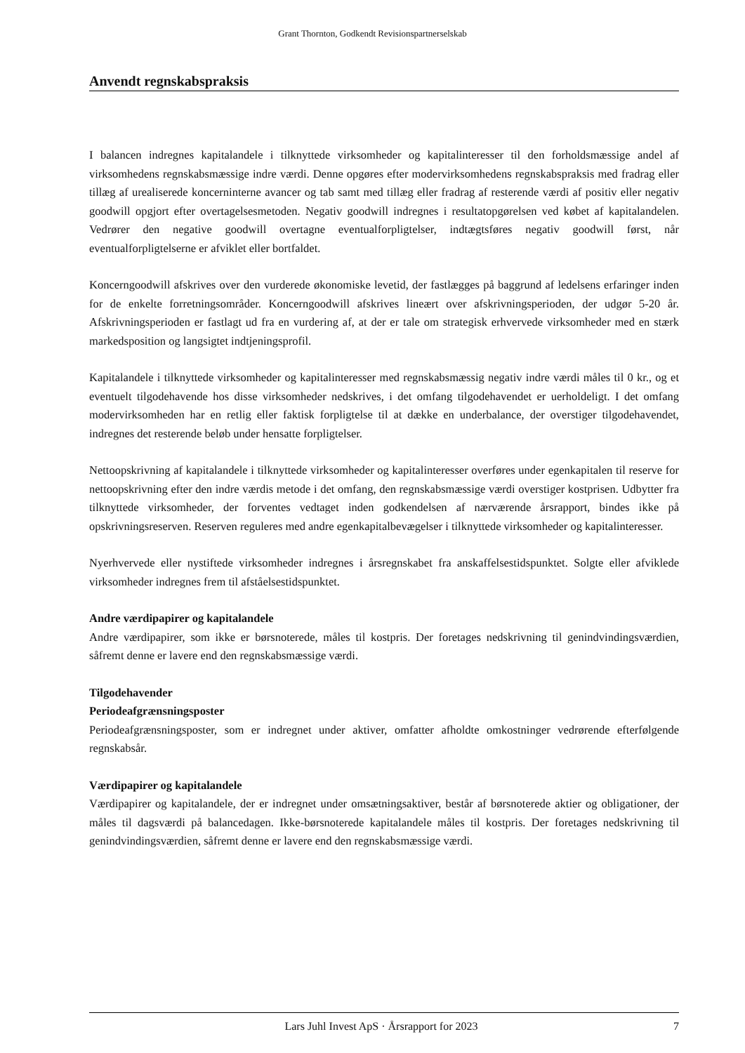Grant Thornton, Godkendt Revisionspartnerselskab
Anvendt regnskabspraksis
I balancen indregnes kapitalandele i tilknyttede virksomheder og kapitalinteresser til den forholdsmæssige andel af virksomhedens regnskabsmæssige indre værdi. Denne opgøres efter modervirksomhedens regnskabspraksis med fradrag eller tillæg af urealiserede koncerninterne avancer og tab samt med tillæg eller fradrag af resterende værdi af positiv eller negativ goodwill opgjort efter overtagelsesmetoden. Negativ goodwill indregnes i resultatopgørelsen ved købet af kapitalandelen. Vedrører den negative goodwill overtagne eventualforpligtelser, indtægtsføres negativ goodwill først, når eventualforpligtelserne er afviklet eller bortfaldet.
Koncerngoodwill afskrives over den vurderede økonomiske levetid, der fastlægges på baggrund af ledelsens erfaringer inden for de enkelte forretningsområder. Koncerngoodwill afskrives lineært over afskrivningsperioden, der udgør 5-20 år. Afskrivningsperioden er fastlagt ud fra en vurdering af, at der er tale om strategisk erhvervede virksomheder med en stærk markedsposition og langsigtet indtjeningsprofil.
Kapitalandele i tilknyttede virksomheder og kapitalinteresser med regnskabsmæssig negativ indre værdi måles til 0 kr., og et eventuelt tilgodehavende hos disse virksomheder nedskrives, i det omfang tilgodehavendet er uerholdeligt. I det omfang modervirksomheden har en retlig eller faktisk forpligtelse til at dække en underbalance, der overstiger tilgodehavendet, indregnes det resterende beløb under hensatte forpligtelser.
Nettoopskrivning af kapitalandele i tilknyttede virksomheder og kapitalinteresser overføres under egenkapitalen til reserve for nettoopskrivning efter den indre værdis metode i det omfang, den regnskabsmæssige værdi overstiger kostprisen. Udbytter fra tilknyttede virksomheder, der forventes vedtaget inden godkendelsen af nærværende årsrapport, bindes ikke på opskrivningsreserven. Reserven reguleres med andre egenkapitalbevægelser i tilknyttede virksomheder og kapitalinteresser.
Nyerhvervede eller nystiftede virksomheder indregnes i årsregnskabet fra anskaffelsestidspunktet. Solgte eller afviklede virksomheder indregnes frem til afståelsestidspunktet.
Andre værdipapirer og kapitalandele
Andre værdipapirer, som ikke er børsnoterede, måles til kostpris. Der foretages nedskrivning til genindvindingsværdien, såfremt denne er lavere end den regnskabsmæssige værdi.
Tilgodehavender
Periodeafgrænsningsposter
Periodeafgrænsningsposter, som er indregnet under aktiver, omfatter afholdte omkostninger vedrørende efterfølgende regnskabsår.
Værdipapirer og kapitalandele
Værdipapirer og kapitalandele, der er indregnet under omsætningsaktiver, består af børsnoterede aktier og obligationer, der måles til dagsværdi på balancedagen. Ikke-børsnoterede kapitalandele måles til kostpris. Der foretages nedskrivning til genindvindingsværdien, såfremt denne er lavere end den regnskabsmæssige værdi.
Lars Juhl Invest ApS · Årsrapport for 2023 7